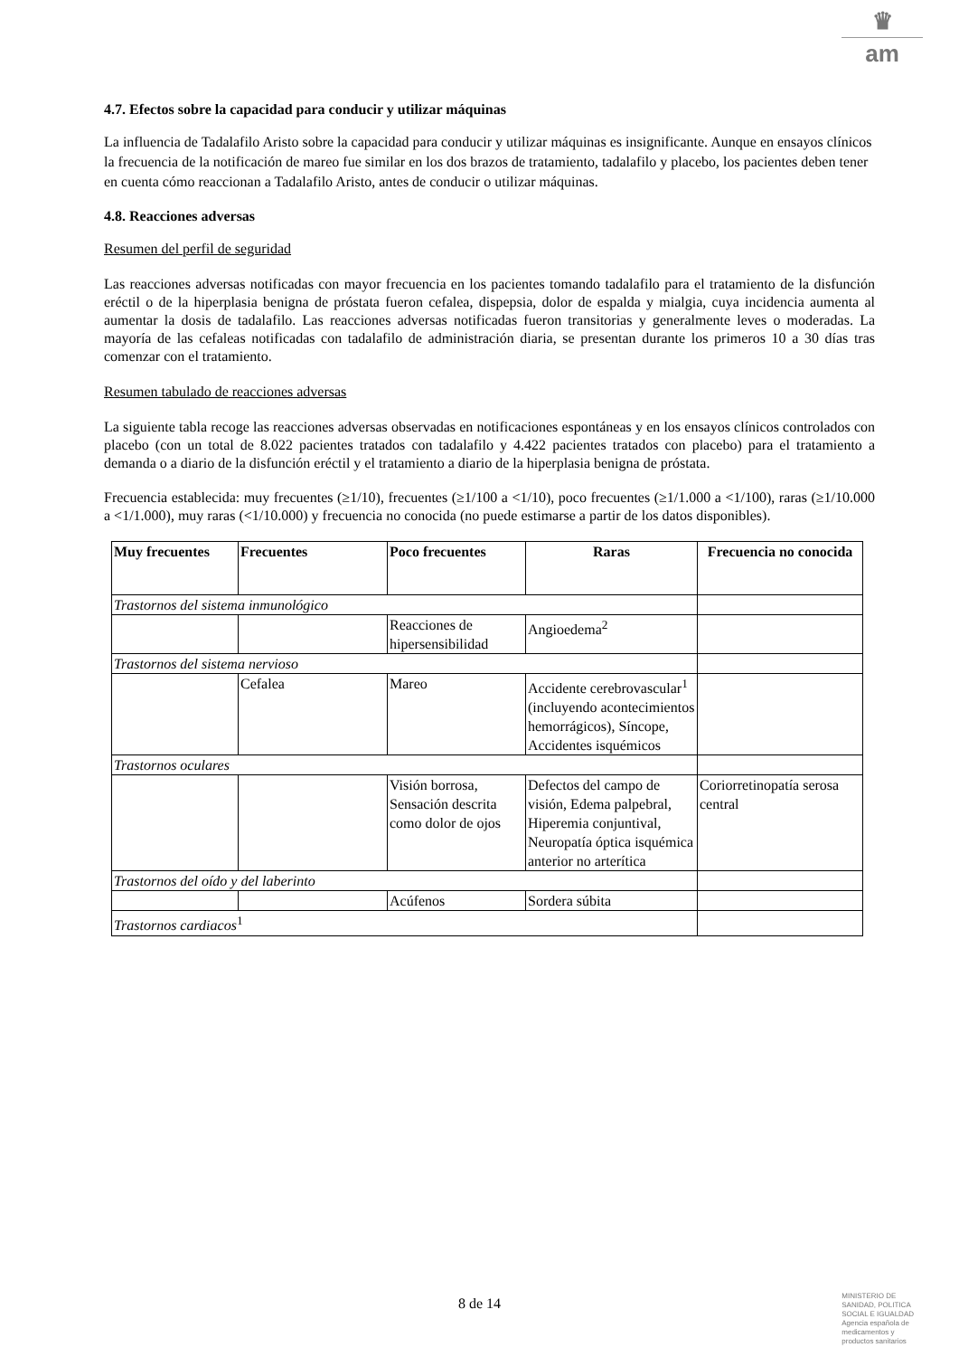♛
am
4.7. Efectos sobre la capacidad para conducir y utilizar máquinas
La influencia de Tadalafilo Aristo sobre la capacidad para conducir y utilizar máquinas es insignificante. Aunque en ensayos clínicos la frecuencia de la notificación de mareo fue similar en los dos brazos de tratamiento, tadalafilo y placebo, los pacientes deben tener en cuenta cómo reaccionan a Tadalafilo Aristo, antes de conducir o utilizar máquinas.
4.8. Reacciones adversas
Resumen del perfil de seguridad
Las reacciones adversas notificadas con mayor frecuencia en los pacientes tomando tadalafilo para el tratamiento de la disfunción eréctil o de la hiperplasia benigna de próstata fueron cefalea, dispepsia, dolor de espalda y mialgia, cuya incidencia aumenta al aumentar la dosis de tadalafilo. Las reacciones adversas notificadas fueron transitorias y generalmente leves o moderadas. La mayoría de las cefaleas notificadas con tadalafilo de administración diaria, se presentan durante los primeros 10 a 30 días tras comenzar con el tratamiento.
Resumen tabulado de reacciones adversas
La siguiente tabla recoge las reacciones adversas observadas en notificaciones espontáneas y en los ensayos clínicos controlados con placebo (con un total de 8.022 pacientes tratados con tadalafilo y 4.422 pacientes tratados con placebo) para el tratamiento a demanda o a diario de la disfunción eréctil y el tratamiento a diario de la hiperplasia benigna de próstata.
Frecuencia establecida: muy frecuentes (≥1/10), frecuentes (≥1/100 a <1/10), poco frecuentes (≥1/1.000 a <1/100), raras (≥1/10.000 a <1/1.000), muy raras (<1/10.000) y frecuencia no conocida (no puede estimarse a partir de los datos disponibles).
| Muy frecuentes | Frecuentes | Poco frecuentes | Raras | Frecuencia no conocida |
| --- | --- | --- | --- | --- |
| Trastornos del sistema inmunológico | | | | |
| | | Reacciones de hipersensibilidad | Angioedema<sup>2</sup> | |
| Trastornos del sistema nervioso | | | | |
| | Cefalea | Mareo | Accidente cerebrovascular<sup>1</sup> (incluyendo acontecimientos hemorrágicos), Síncope, Accidentes isquémicos | |
| Trastornos oculares | | | | |
| | | Visión borrosa, Sensación descrita como dolor de ojos | Defectos del campo de visión, Edema palpebral, Hiperemia conjuntival, Neuropatía óptica isquémica anterior no arterítica | Coriorretinopatía serosa central |
| Trastornos del oído y del laberinto | | | | |
| | | Acúfenos | Sordera súbita | |
| Trastornos cardiacos<sup>1</sup> | | | | |
8 de 14
MINISTERIO DE
SANIDAD, POLITICA
SOCIAL E IGUALDAD
Agencia española de
medicamentos y
productos sanitarios